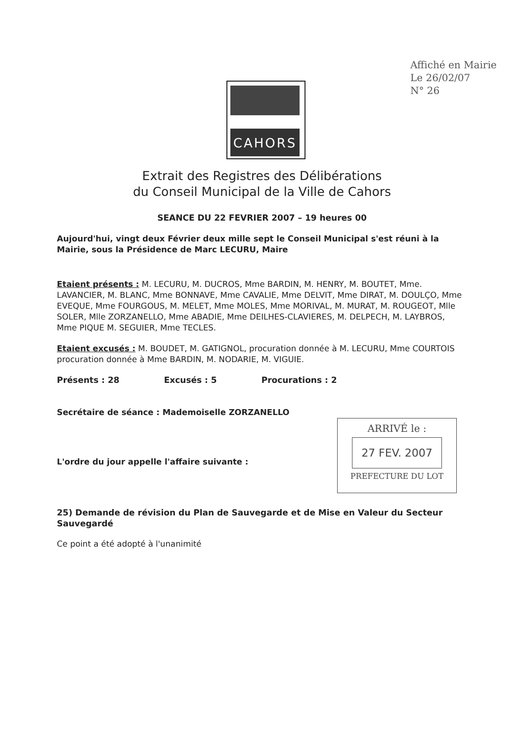Affiché en Mairie
Le 26/02/07
N° 26
CAHORS
Extrait des Registres des Délibérations
du Conseil Municipal de la Ville de Cahors
SEANCE DU 22 FEVRIER 2007 – 19 heures 00
Aujourd'hui, vingt deux Février deux mille sept le Conseil Municipal s'est réuni à la Mairie, sous la Présidence de Marc LECURU, Maire
Etaient présents : M. LECURU, M. DUCROS, Mme BARDIN, M. HENRY, M. BOUTET, Mme. LAVANCIER, M. BLANC, Mme BONNAVE, Mme CAVALIE, Mme DELVIT, Mme DIRAT, M. DOULÇO, Mme EVEQUE, Mme FOURGOUS, M. MELET, Mme MOLES, Mme MORIVAL, M. MURAT, M. ROUGEOT, Mlle SOLER, Mlle ZORZANELLO, Mme ABADIE, Mme DEILHES-CLAVIERES, M. DELPECH, M. LAYBROS, Mme PIQUE M. SEGUIER, Mme TECLES.
Etaient excusés : M. BOUDET, M. GATIGNOL, procuration donnée à M. LECURU, Mme COURTOIS procuration donnée à Mme BARDIN, M. NODARIE, M. VIGUIE.
Présents : 28 Excusés : 5 Procurations : 2
Secrétaire de séance : Mademoiselle ZORZANELLO
L'ordre du jour appelle l'affaire suivante :
25) Demande de révision du Plan de Sauvegarde et de Mise en Valeur du Secteur Sauvegardé
Ce point a été adopté à l'unanimité
ARRIVÉ le :
27 FEV. 2007
PREFECTURE DU LOT